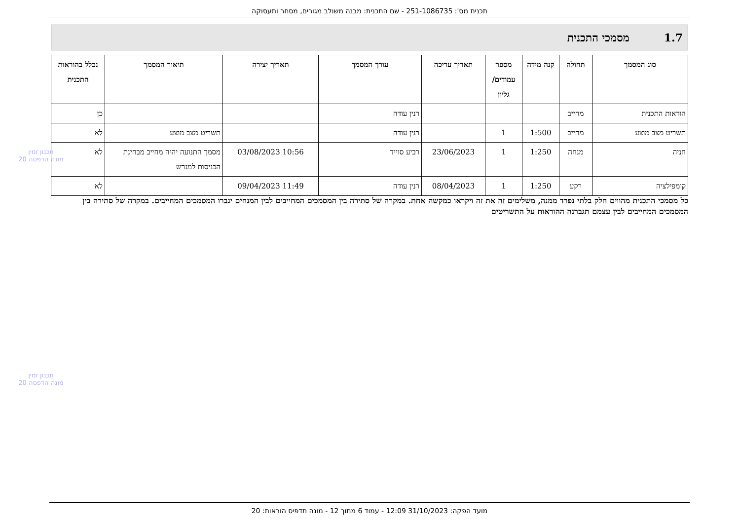תכנית מס': 251-1086735 - שם התכנית: מבנה משולב מגורים, מסחר ותעסוקה
1.7 מסמכי התכנית
| סוג המסמך | תחולה | קנה מידה | מספר עמודים/ גליון | תאריך עריכה | עורך המסמך | תאריך יצירה | תיאור המסמך | נכלל בהוראות התכנית |
| --- | --- | --- | --- | --- | --- | --- | --- | --- |
| הוראות התכנית | מחייב | | | | רנין עודה | | | כן |
| תשריט מצב מוצע | מחייב | 1:500 | 1 | | רנין עודה | | תשריט מצב מוצע | לא |
| חניה | מנחה | 1:250 | 1 | 23/06/2023 | רביע סוייד | 10:56 03/08/2023 | מסמך התנועה יהיה מחייב מבחינת הכניסות למגרש | לא |
| קומפילציה | רקע | 1:250 | 1 | 08/04/2023 | רנין עודה | 11:49 09/04/2023 | | לא |
כל מסמכי התכנית מהווים חלק בלתי נפרד ממנה, משלימים זה את זה ויקראו כמקשה אחת. במקרה של סתירה בין המסמכים המחייבים לבין המנחים יגברו המסמכים המחייבים. במקרה של סתירה בין המסמכים המחייבים לבין עצמם תגברנה ההוראות על התשריטים
תכנון זמין
מונה הדפסה 20
תכנון זמין
מונה הדפסה 20
מועד הפקה: 31/10/2023 12:09 - עמוד 6 מתוך 12 - מונה תדפיס הוראות: 20